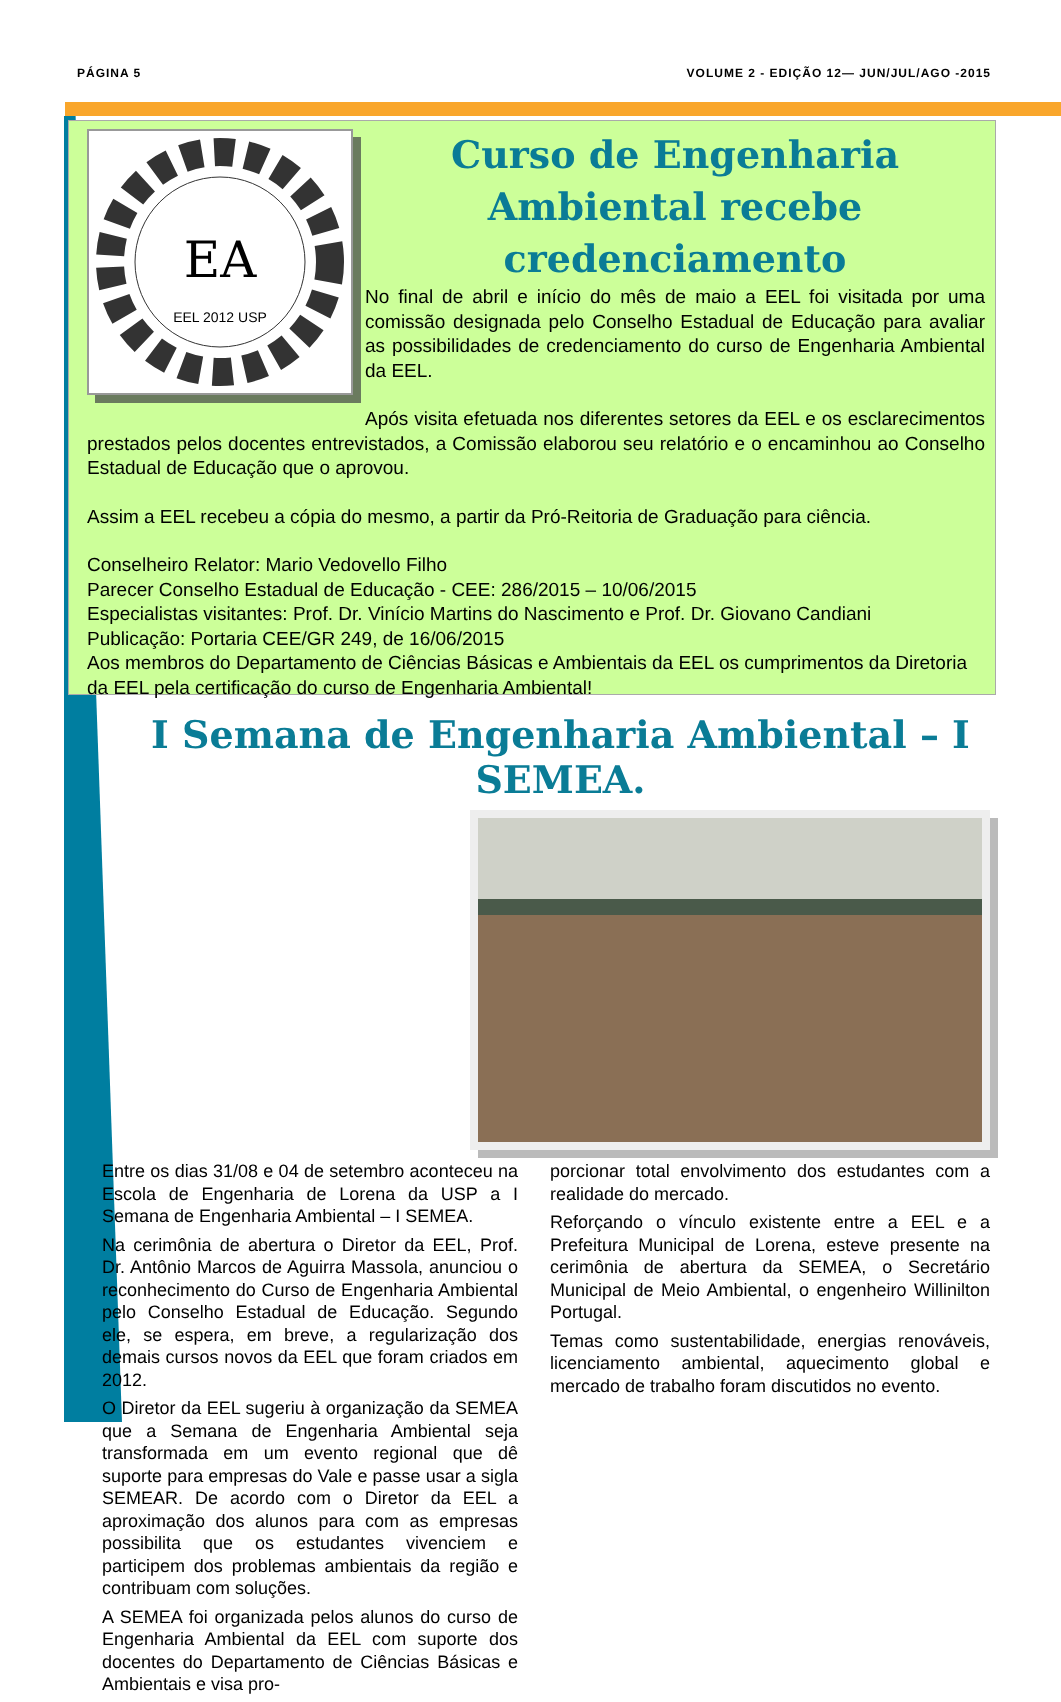PÁGINA 5 VOLUME 2 - EDIÇÃO 12— JUN/JUL/AGO -2015
EA
EEL 2012 USP
Curso de Engenharia Ambiental recebe credenciamento
No final de abril e início do mês de maio a EEL foi visitada por uma comissão designada pelo Conselho Estadual de Educação para avaliar as possibilidades de credenciamento do curso de Engenharia Ambiental da EEL.
Após visita efetuada nos diferentes setores da EEL e os esclarecimentos prestados pelos docentes entrevistados, a Comissão elaborou seu relatório e o encaminhou ao Conselho Estadual de Educação que o aprovou.
Assim a EEL recebeu a cópia do mesmo, a partir da Pró-Reitoria de Graduação para ciência.
Conselheiro Relator: Mario Vedovello Filho
Parecer Conselho Estadual de Educação - CEE: 286/2015 – 10/06/2015
Especialistas visitantes: Prof. Dr. Vinício Martins do Nascimento e Prof. Dr. Giovano Candiani
Publicação: Portaria CEE/GR 249, de 16/06/2015
Aos membros do Departamento de Ciências Básicas e Ambientais da EEL os cumprimentos da Diretoria da EEL pela certificação do curso de Engenharia Ambiental!
I Semana de Engenharia Ambiental – I SEMEA.
Entre os dias 31/08 e 04 de setembro aconteceu na Escola de Engenharia de Lorena da USP a I Semana de Engenharia Ambiental – I SEMEA.
Na cerimônia de abertura o Diretor da EEL, Prof. Dr. Antônio Marcos de Aguirra Massola, anunciou o reconhecimento do Curso de Engenharia Ambiental pelo Conselho Estadual de Educação. Segundo ele, se espera, em breve, a regularização dos demais cursos novos da EEL que foram criados em 2012.
O Diretor da EEL sugeriu à organização da SEMEA que a Semana de Engenharia Ambiental seja transformada em um evento regional que dê suporte para empresas do Vale e passe usar a sigla SEMEAR. De acordo com o Diretor da EEL a aproximação dos alunos para com as empresas possibilita que os estudantes vivenciem e participem dos problemas ambientais da região e contribuam com soluções.
A SEMEA foi organizada pelos alunos do curso de Engenharia Ambiental da EEL com suporte dos docentes do Departamento de Ciências Básicas e Ambientais e visa pro-
porcionar total envolvimento dos estudantes com a realidade do mercado.
Reforçando o vínculo existente entre a EEL e a Prefeitura Municipal de Lorena, esteve presente na cerimônia de abertura da SEMEA, o Secretário Municipal de Meio Ambiental, o engenheiro Willinilton Portugal.
Temas como sustentabilidade, energias renováveis, licenciamento ambiental, aquecimento global e mercado de trabalho foram discutidos no evento.